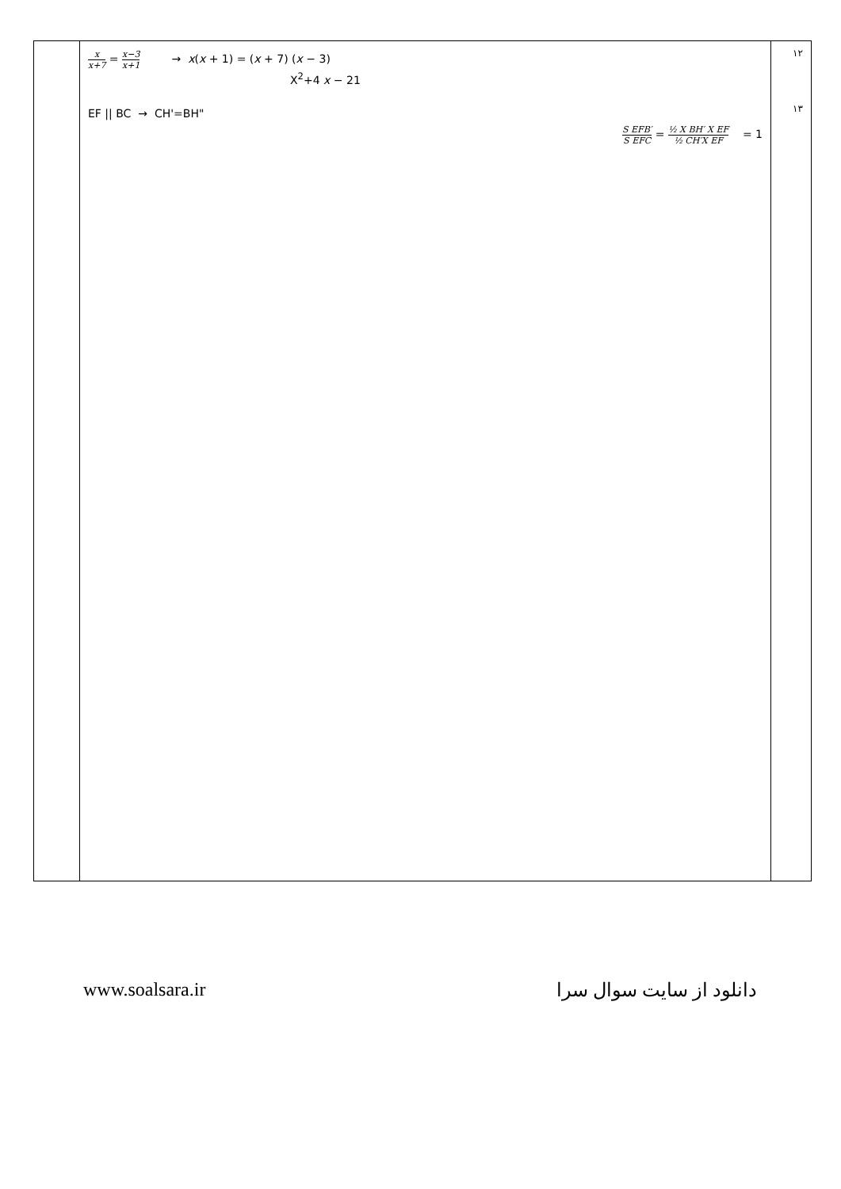| | x x+7 = x−3 x+1 → x ( x + 1) = ( x + 7) ( x − 3) X<sup>2</sup>+4 x − 21 EF // BC → CH'=BH" S EFB′ S EFC = ½ X BH′ X EF ½ CH′X EF = 1 | ۱۲ ۱۳ |
www.soalsara.ir دانلود از سایت سوال سرا